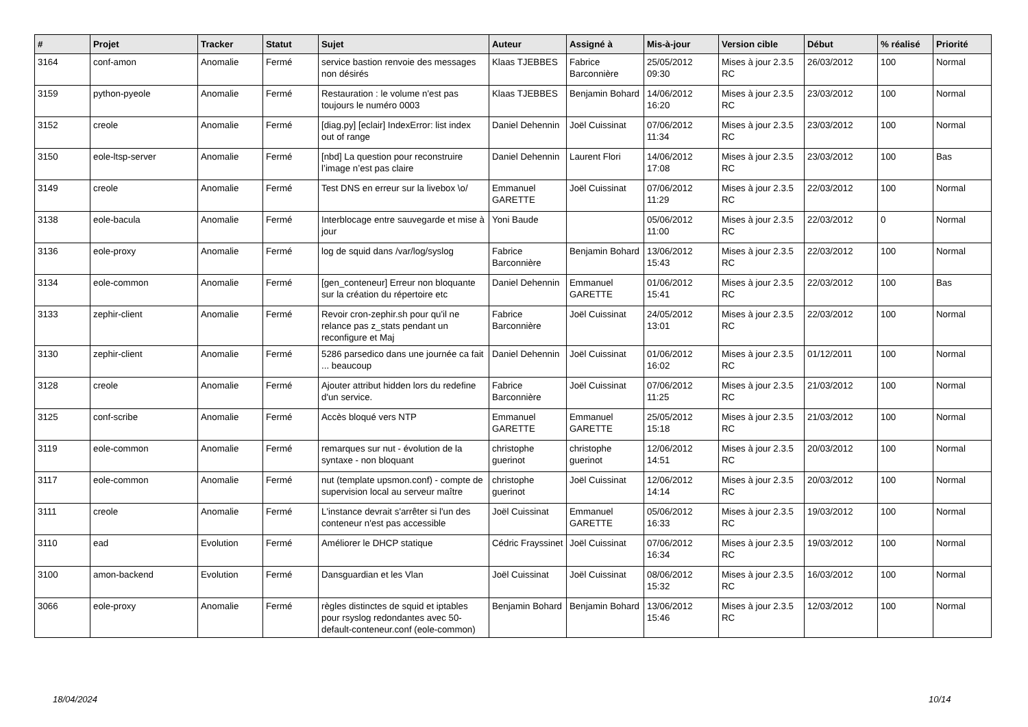| # | Projet | Tracker | Statut | Sujet | Auteur | Assigné à | Mis-à-jour | Version cible | Début | % réalisé | Priorité |
| --- | --- | --- | --- | --- | --- | --- | --- | --- | --- | --- | --- |
| 3164 | conf-amon | Anomalie | Fermé | service bastion renvoie des messages non désirés | Klaas TJEBBES | Fabrice Barconnière | 25/05/2012 09:30 | Mises à jour 2.3.5 RC | 26/03/2012 | 100 | Normal |
| 3159 | python-pyeole | Anomalie | Fermé | Restauration : le volume n'est pas toujours le numéro 0003 | Klaas TJEBBES | Benjamin Bohard | 14/06/2012 16:20 | Mises à jour 2.3.5 RC | 23/03/2012 | 100 | Normal |
| 3152 | creole | Anomalie | Fermé | [diag.py] [eclair] IndexError: list index out of range | Daniel Dehennin | Joël Cuissinat | 07/06/2012 11:34 | Mises à jour 2.3.5 RC | 23/03/2012 | 100 | Normal |
| 3150 | eole-ltsp-server | Anomalie | Fermé | [nbd] La question pour reconstruire l’image n’est pas claire | Daniel Dehennin | Laurent Flori | 14/06/2012 17:08 | Mises à jour 2.3.5 RC | 23/03/2012 | 100 | Bas |
| 3149 | creole | Anomalie | Fermé | Test DNS en erreur sur la livebox \o/ | Emmanuel GARETTE | Joël Cuissinat | 07/06/2012 11:29 | Mises à jour 2.3.5 RC | 22/03/2012 | 100 | Normal |
| 3138 | eole-bacula | Anomalie | Fermé | Interblocage entre sauvegarde et mise à jour | Yoni Baude | | 05/06/2012 11:00 | Mises à jour 2.3.5 RC | 22/03/2012 | 0 | Normal |
| 3136 | eole-proxy | Anomalie | Fermé | log de squid dans /var/log/syslog | Fabrice Barconnière | Benjamin Bohard | 13/06/2012 15:43 | Mises à jour 2.3.5 RC | 22/03/2012 | 100 | Normal |
| 3134 | eole-common | Anomalie | Fermé | [gen_conteneur] Erreur non bloquante sur la création du répertoire etc | Daniel Dehennin | Emmanuel GARETTE | 01/06/2012 15:41 | Mises à jour 2.3.5 RC | 22/03/2012 | 100 | Bas |
| 3133 | zephir-client | Anomalie | Fermé | Revoir cron-zephir.sh pour qu'il ne relance pas z_stats pendant un reconfigure et Maj | Fabrice Barconnière | Joël Cuissinat | 24/05/2012 13:01 | Mises à jour 2.3.5 RC | 22/03/2012 | 100 | Normal |
| 3130 | zephir-client | Anomalie | Fermé | 5286 parsedico dans une journée ca fait ... beaucoup | Daniel Dehennin | Joël Cuissinat | 01/06/2012 16:02 | Mises à jour 2.3.5 RC | 01/12/2011 | 100 | Normal |
| 3128 | creole | Anomalie | Fermé | Ajouter attribut hidden lors du redefine d'un service. | Fabrice Barconnière | Joël Cuissinat | 07/06/2012 11:25 | Mises à jour 2.3.5 RC | 21/03/2012 | 100 | Normal |
| 3125 | conf-scribe | Anomalie | Fermé | Accès bloqué vers NTP | Emmanuel GARETTE | Emmanuel GARETTE | 25/05/2012 15:18 | Mises à jour 2.3.5 RC | 21/03/2012 | 100 | Normal |
| 3119 | eole-common | Anomalie | Fermé | remarques sur nut - évolution de la syntaxe - non bloquant | christophe guerinot | christophe guerinot | 12/06/2012 14:51 | Mises à jour 2.3.5 RC | 20/03/2012 | 100 | Normal |
| 3117 | eole-common | Anomalie | Fermé | nut (template upsmon.conf) - compte de supervision local au serveur maître | christophe guerinot | Joël Cuissinat | 12/06/2012 14:14 | Mises à jour 2.3.5 RC | 20/03/2012 | 100 | Normal |
| 3111 | creole | Anomalie | Fermé | L'instance devrait s'arrêter si l'un des conteneur n'est pas accessible | Joël Cuissinat | Emmanuel GARETTE | 05/06/2012 16:33 | Mises à jour 2.3.5 RC | 19/03/2012 | 100 | Normal |
| 3110 | ead | Evolution | Fermé | Améliorer le DHCP statique | Cédric Frayssinet | Joël Cuissinat | 07/06/2012 16:34 | Mises à jour 2.3.5 RC | 19/03/2012 | 100 | Normal |
| 3100 | amon-backend | Evolution | Fermé | Dansguardian et les Vlan | Joël Cuissinat | Joël Cuissinat | 08/06/2012 15:32 | Mises à jour 2.3.5 RC | 16/03/2012 | 100 | Normal |
| 3066 | eole-proxy | Anomalie | Fermé | règles distinctes de squid et iptables pour rsyslog redondantes avec 50-default-conteneur.conf (eole-common) | Benjamin Bohard | Benjamin Bohard | 13/06/2012 15:46 | Mises à jour 2.3.5 RC | 12/03/2012 | 100 | Normal |
18/04/2024 10/14